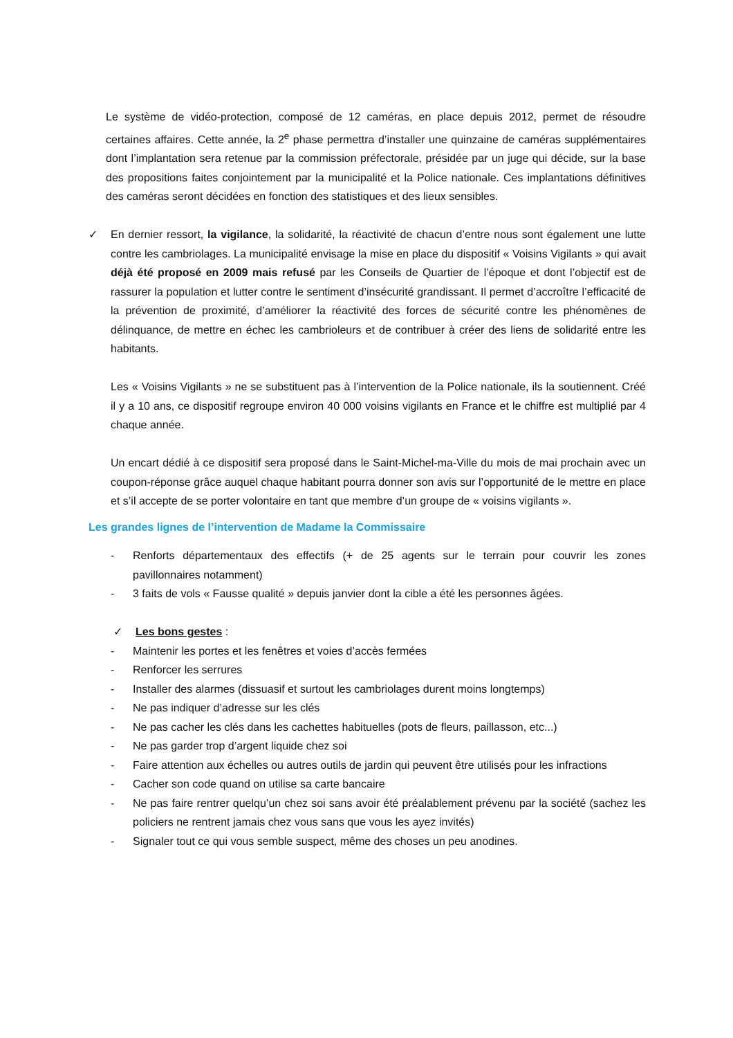Le système de vidéo-protection, composé de 12 caméras, en place depuis 2012, permet de résoudre certaines affaires. Cette année, la 2<sup>e</sup> phase permettra d’installer une quinzaine de caméras supplémentaires dont l’implantation sera retenue par la commission préfectorale, présidée par un juge qui décide, sur la base des propositions faites conjointement par la municipalité et la Police nationale. Ces implantations définitives des caméras seront décidées en fonction des statistiques et des lieux sensibles.
✓ En dernier ressort, la vigilance, la solidarité, la réactivité de chacun d’entre nous sont également une lutte contre les cambriolages. La municipalité envisage la mise en place du dispositif « Voisins Vigilants » qui avait déjà été proposé en 2009 mais refusé par les Conseils de Quartier de l’époque et dont l’objectif est de rassurer la population et lutter contre le sentiment d’insécurité grandissant. Il permet d’accroître l’efficacité de la prévention de proximité, d’améliorer la réactivité des forces de sécurité contre les phénomènes de délinquance, de mettre en échec les cambrioleurs et de contribuer à créer des liens de solidarité entre les habitants.
Les « Voisins Vigilants » ne se substituent pas à l’intervention de la Police nationale, ils la soutiennent. Créé il y a 10 ans, ce dispositif regroupe environ 40 000 voisins vigilants en France et le chiffre est multiplié par 4 chaque année.
Un encart dédié à ce dispositif sera proposé dans le Saint-Michel-ma-Ville du mois de mai prochain avec un coupon-réponse grâce auquel chaque habitant pourra donner son avis sur l’opportunité de le mettre en place et s’il accepte de se porter volontaire en tant que membre d’un groupe de « voisins vigilants ».
Les grandes lignes de l’intervention de Madame la Commissaire
- Renforts départementaux des effectifs (+ de 25 agents sur le terrain pour couvrir les zones pavillonnaires notamment)
- 3 faits de vols « Fausse qualité » depuis janvier dont la cible a été les personnes âgées.
✓ Les bons gestes :
- Maintenir les portes et les fenêtres et voies d’accès fermées
- Renforcer les serrures
- Installer des alarmes (dissuasif et surtout les cambriolages durent moins longtemps)
- Ne pas indiquer d’adresse sur les clés
- Ne pas cacher les clés dans les cachettes habituelles (pots de fleurs, paillasson, etc...)
- Ne pas garder trop d’argent liquide chez soi
- Faire attention aux échelles ou autres outils de jardin qui peuvent être utilisés pour les infractions
- Cacher son code quand on utilise sa carte bancaire
- Ne pas faire rentrer quelqu’un chez soi sans avoir été préalablement prévenu par la société (sachez les policiers ne rentrent jamais chez vous sans que vous les ayez invités)
- Signaler tout ce qui vous semble suspect, même des choses un peu anodines.